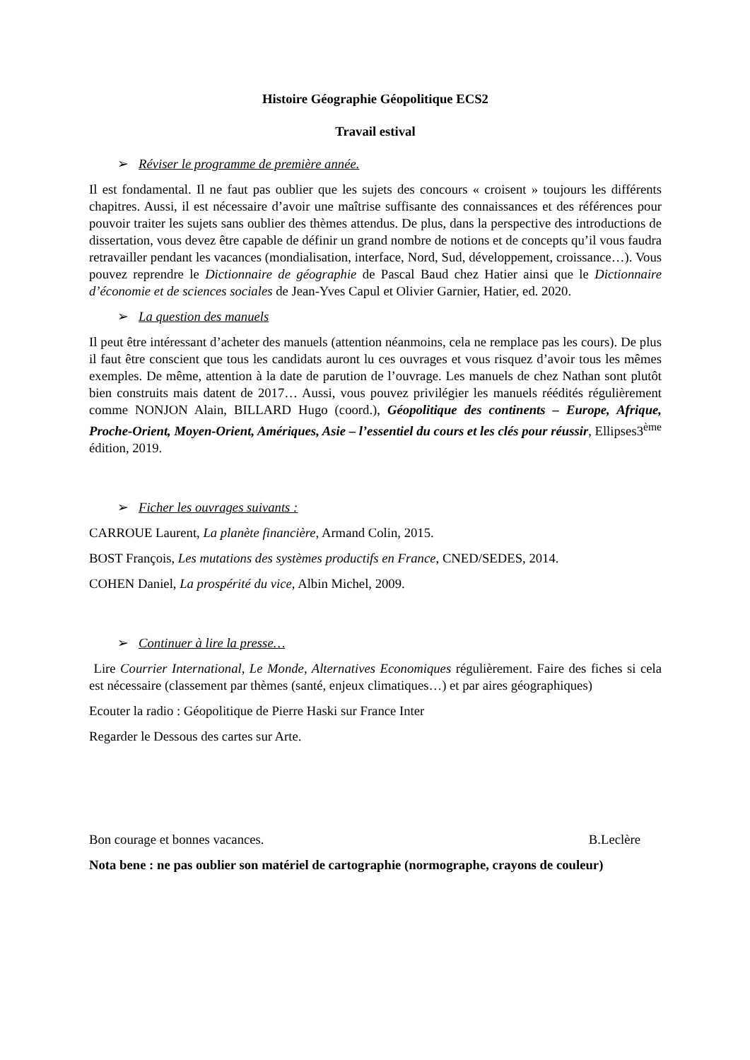Histoire Géographie Géopolitique ECS2
Travail estival
➢ Réviser le programme de première année.
Il est fondamental. Il ne faut pas oublier que les sujets des concours « croisent » toujours les différents chapitres. Aussi, il est nécessaire d’avoir une maîtrise suffisante des connaissances et des références pour pouvoir traiter les sujets sans oublier des thèmes attendus. De plus, dans la perspective des introductions de dissertation, vous devez être capable de définir un grand nombre de notions et de concepts qu’il vous faudra retravailler pendant les vacances (mondialisation, interface, Nord, Sud, développement, croissance…). Vous pouvez reprendre le Dictionnaire de géographie de Pascal Baud chez Hatier ainsi que le Dictionnaire d’économie et de sciences sociales de Jean-Yves Capul et Olivier Garnier, Hatier, ed. 2020.
➢ La question des manuels
Il peut être intéressant d’acheter des manuels (attention néanmoins, cela ne remplace pas les cours). De plus il faut être conscient que tous les candidats auront lu ces ouvrages et vous risquez d’avoir tous les mêmes exemples. De même, attention à la date de parution de l’ouvrage. Les manuels de chez Nathan sont plutôt bien construits mais datent de 2017… Aussi, vous pouvez privilégier les manuels réédités régulièrement comme NONJON Alain, BILLARD Hugo (coord.), Géopolitique des continents – Europe, Afrique, Proche-Orient, Moyen-Orient, Amériques, Asie – l’essentiel du cours et les clés pour réussir, Ellipses3<sup>ème</sup> édition, 2019.
➢ Ficher les ouvrages suivants :
CARROUE Laurent, La planète financière, Armand Colin, 2015.
BOST François, Les mutations des systèmes productifs en France, CNED/SEDES, 2014.
COHEN Daniel, La prospérité du vice, Albin Michel, 2009.
➢ Continuer à lire la presse…
Lire Courrier International, Le Monde, Alternatives Economiques régulièrement. Faire des fiches si cela est nécessaire (classement par thèmes (santé, enjeux climatiques…) et par aires géographiques)
Ecouter la radio : Géopolitique de Pierre Haski sur France Inter
Regarder le Dessous des cartes sur Arte.
Bon courage et bonnes vacances. B.Leclère
Nota bene : ne pas oublier son matériel de cartographie (normographe, crayons de couleur)